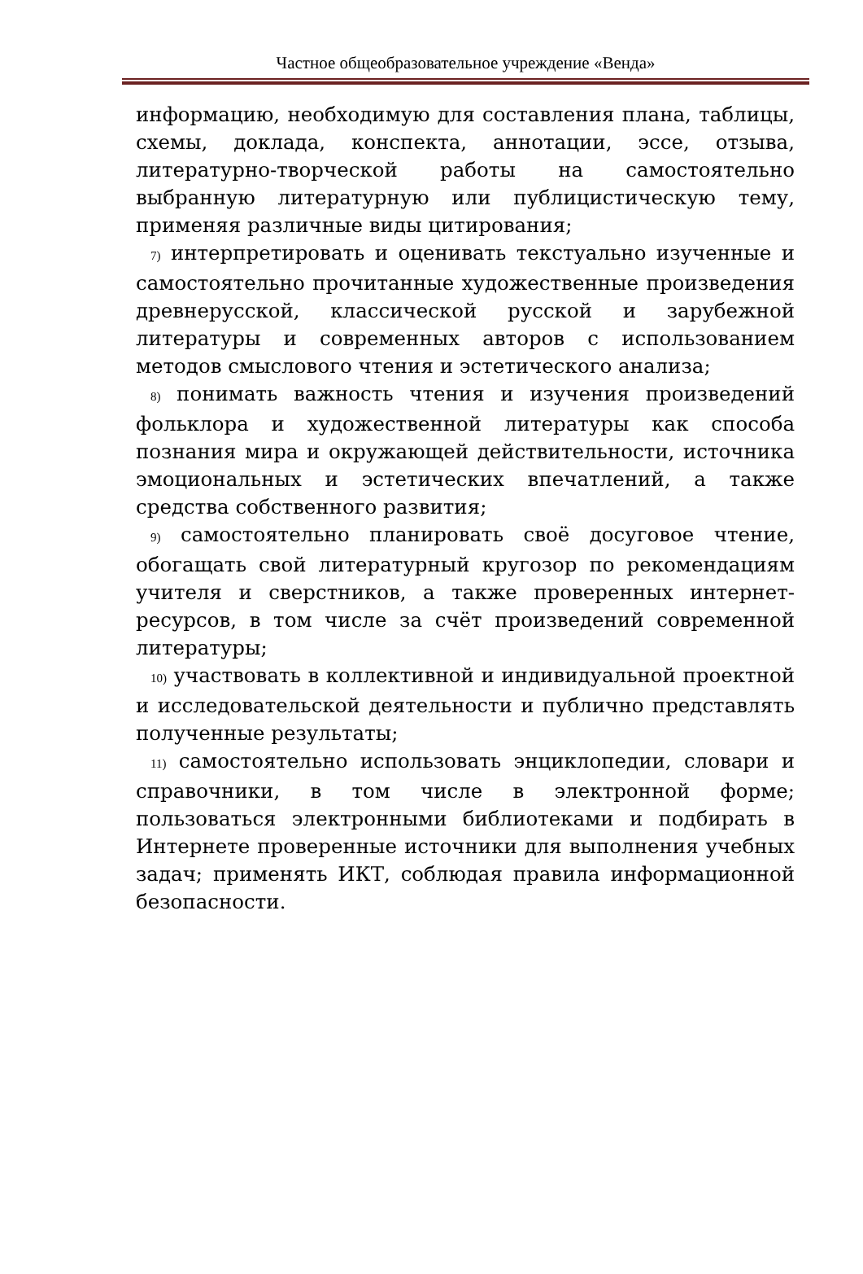Частное общеобразовательное учреждение «Венда»
информацию, необходимую для составления плана, таблицы, схемы, доклада, конспекта, аннотации, эссе, отзыва, литературно-творческой работы на самостоятельно выбранную литературную или публицистическую тему, применяя различные виды цитирования;
7) интерпретировать и оценивать текстуально изученные и самостоятельно прочитанные художественные произведения древнерусской, классической русской и зарубежной литературы и современных авторов с использованием методов смыслового чтения и эстетического анализа;
8) понимать важность чтения и изучения произведений фольклора и художественной литературы как способа познания мира и окружающей действительности, источника эмоциональных и эстетических впечатлений, а также средства собственного развития;
9) самостоятельно планировать своё досуговое чтение, обогащать свой литературный кругозор по рекомендациям учителя и сверстников, а также проверенных интернет-ресурсов, в том числе за счёт произведений современной литературы;
10) участвовать в коллективной и индивидуальной проектной и исследовательской деятельности и публично представлять полученные результаты;
11) самостоятельно использовать энциклопедии, словари и справочники, в том числе в электронной форме; пользоваться электронными библиотеками и подбирать в Интернете проверенные источники для выполнения учебных задач; применять ИКТ, соблюдая правила информационной безопасности.